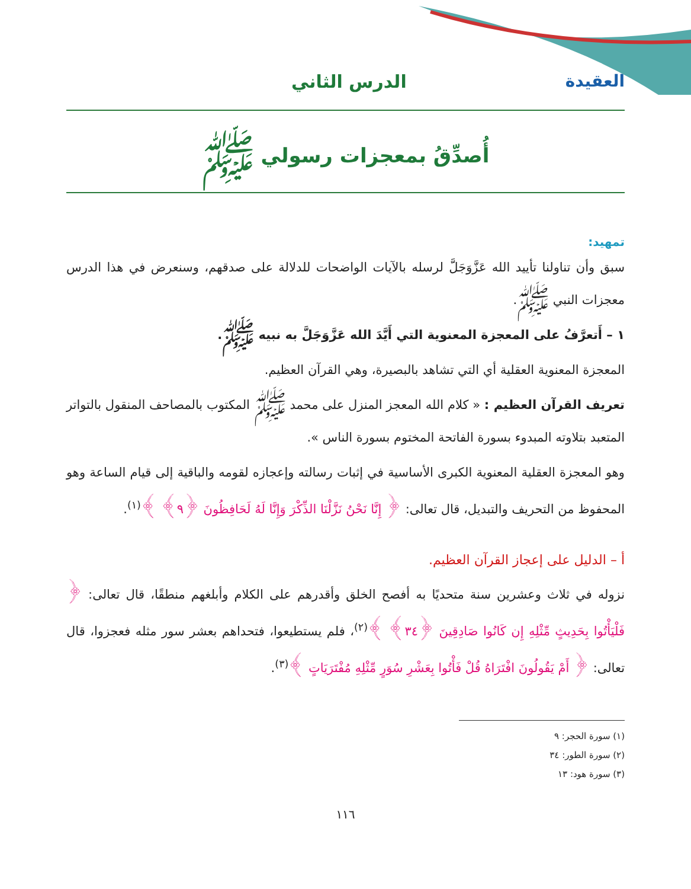العقيدة الدرس الثاني
أُصدِّقُ بمعجزات رسولي ﷺ
تمهيد:
سبق وأن تناولنا تأييد الله عَزَّوَجَلَّ لرسله بالآيات الواضحات للدلالة على صدقهم، وسنعرض في هذا الدرس معجزات النبي ﷺ.
١ – أَتعرَّفُ على المعجزة المعنوية التي أَيَّدَ الله عَزَّوَجَلَّ به نبيه ﷺ.
المعجزة المعنوية العقلية أي التي تشاهد بالبصيرة، وهي القرآن العظيم.
تعريف القرآن العظيم : « كلام الله المعجز المنزل على محمد ﷺ المكتوب بالمصاحف المنقول بالتواتر المتعبد بتلاوته المبدوء بسورة الفاتحة المختوم بسورة الناس ».
وهو المعجزة العقلية المعنوية الكبرى الأساسية في إثبات رسالته وإعجازه لقومه والباقية إلى قيام الساعة وهو المحفوظ من التحريف والتبديل، قال تعالى: ﴿ إِنَّا نَحْنُ نَزَّلْنَا الذِّكْرَ وَإِنَّا لَهُ لَحَافِظُونَ ﴿٩﴾ ﴾<sup>(١)</sup>.
أ – الدليل على إعجاز القرآن العظيم.
نزوله في ثلاث وعشرين سنة متحديًا به أفصح الخلق وأقدرهم على الكلام وأبلغهم منطقًا، قال تعالى: ﴿ فَلْيَأْتُوا بِحَدِيثٍ مِّثْلِهِ إِن كَانُوا صَادِقِينَ ﴿٣٤﴾ ﴾<sup>(٢)</sup>، فلم يستطيعوا، فتحداهم بعشر سور مثله فعجزوا، قال تعالى: ﴿ أَمْ يَقُولُونَ افْتَرَاهُ قُلْ فَأْتُوا بِعَشْرِ سُوَرٍ مِّثْلِهِ مُفْتَرَيَاتٍ ﴾<sup>(٣)</sup>.
(١) سورة الحجر: ٩
(٢) سورة الطور: ٣٤
(٣) سورة هود: ١٣
١١٦